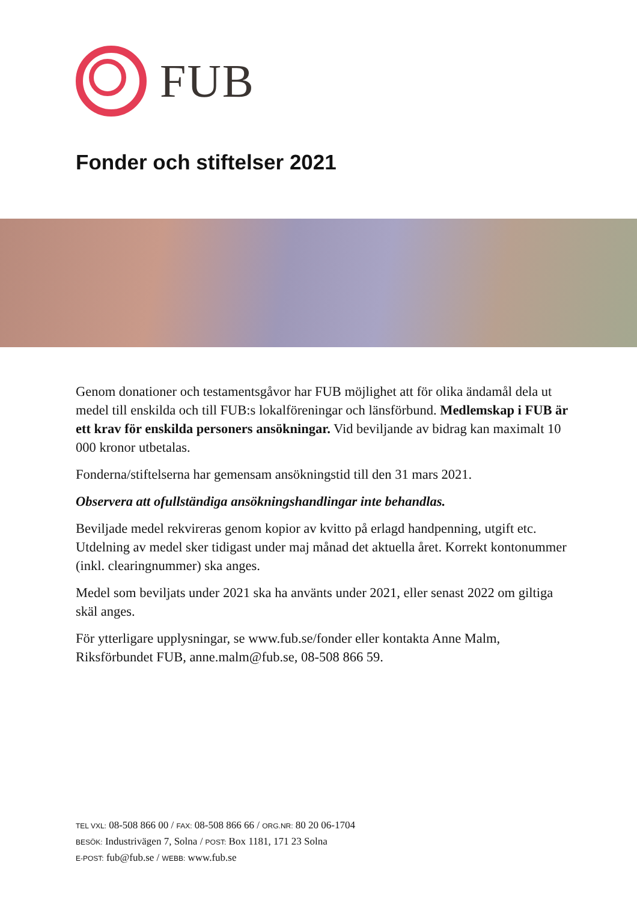FUB
Fonder och stiftelser 2021
Genom donationer och testamentsgåvor har FUB möjlighet att för olika ändamål dela ut medel till enskilda och till FUB:s lokalföreningar och länsförbund. Medlemskap i FUB är ett krav för enskilda personers ansökningar. Vid beviljande av bidrag kan maximalt 10 000 kronor utbetalas.
Fonderna/stiftelserna har gemensam ansökningstid till den 31 mars 2021.
Observera att ofullständiga ansökningshandlingar inte behandlas.
Beviljade medel rekvireras genom kopior av kvitto på erlagd handpenning, utgift etc. Utdelning av medel sker tidigast under maj månad det aktuella året. Korrekt kontonummer (inkl. clearingnummer) ska anges.
Medel som beviljats under 2021 ska ha använts under 2021, eller senast 2022 om giltiga skäl anges.
För ytterligare upplysningar, se www.fub.se/fonder eller kontakta Anne Malm, Riksförbundet FUB, anne.malm@fub.se, 08-508 866 59.
TEL VXL: 08-508 866 00 / FAX: 08-508 866 66 / ORG.NR: 80 20 06-1704
BESÖK: Industrivägen 7, Solna / POST: Box 1181, 171 23 Solna
E-POST: fub@fub.se / WEBB: www.fub.se